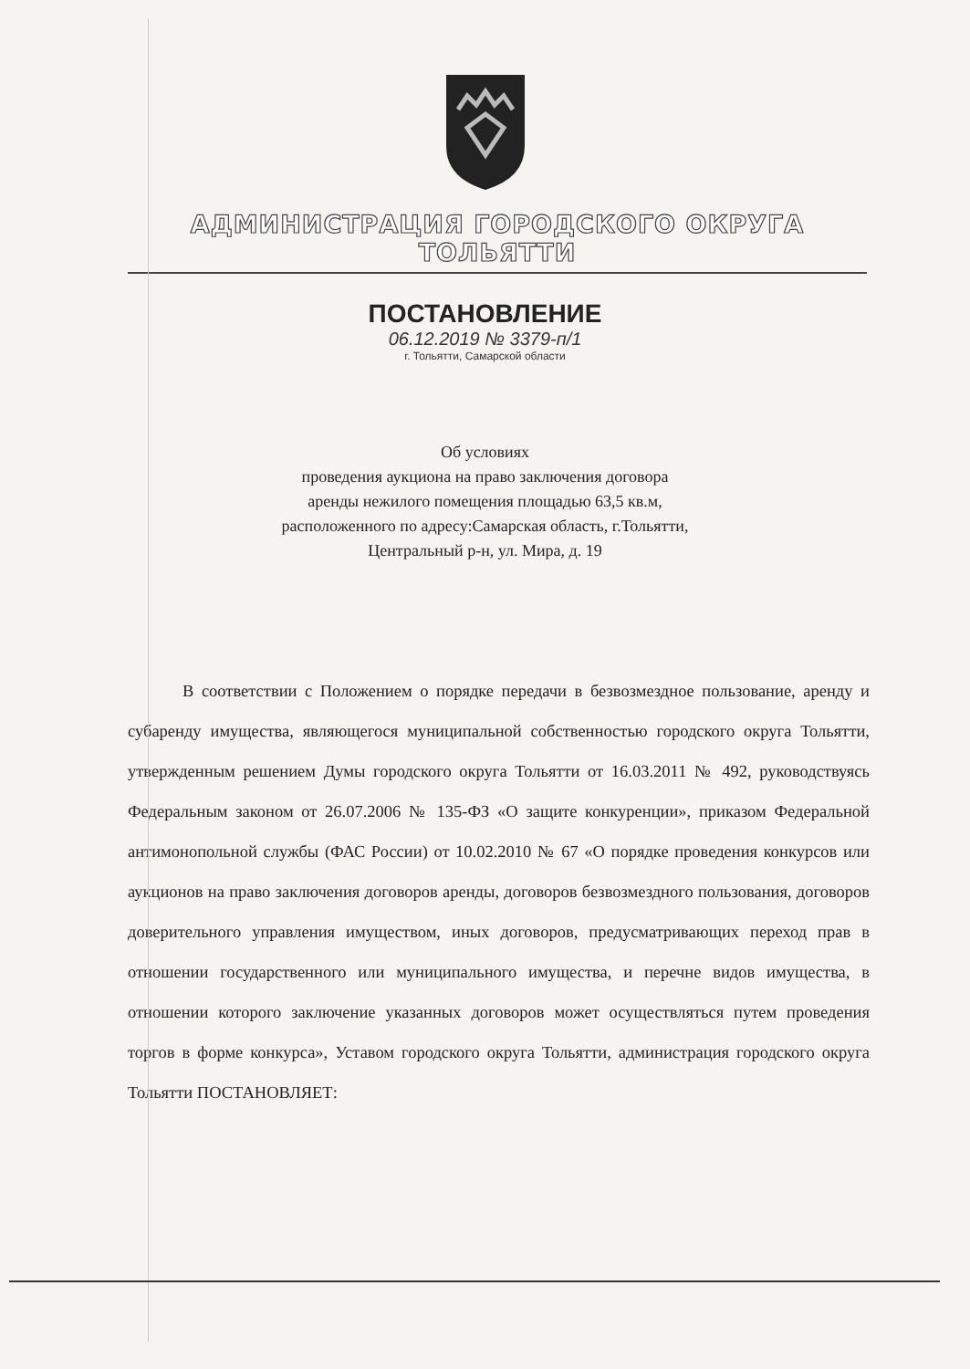АДМИНИСТРАЦИЯ ГОРОДСКОГО ОКРУГА ТОЛЬЯТТИ
ПОСТАНОВЛЕНИЕ
06.12.2019 № 3379-п/1
г. Тольятти, Самарской области
Об условиях
проведения аукциона на право заключения договора
аренды нежилого помещения площадью 63,5 кв.м,
расположенного по адресу:Самарская область, г.Тольятти,
Центральный р-н, ул. Мира, д. 19
В соответствии с Положением о порядке передачи в безвозмездное пользование, аренду и субаренду имущества, являющегося муниципальной собственностью городского округа Тольятти, утвержденным решением Думы городского округа Тольятти от 16.03.2011 № 492, руководствуясь Федеральным законом от 26.07.2006 № 135-ФЗ «О защите конкуренции», приказом Федеральной антимонопольной службы (ФАС России) от 10.02.2010 № 67 «О порядке проведения конкурсов или аукционов на право заключения договоров аренды, договоров безвозмездного пользования, договоров доверительного управления имуществом, иных договоров, предусматривающих переход прав в отношении государственного или муниципального имущества, и перечне видов имущества, в отношении которого заключение указанных договоров может осуществляться путем проведения торгов в форме конкурса», Уставом городского округа Тольятти, администрация городского округа Тольятти ПОСТАНОВЛЯЕТ: